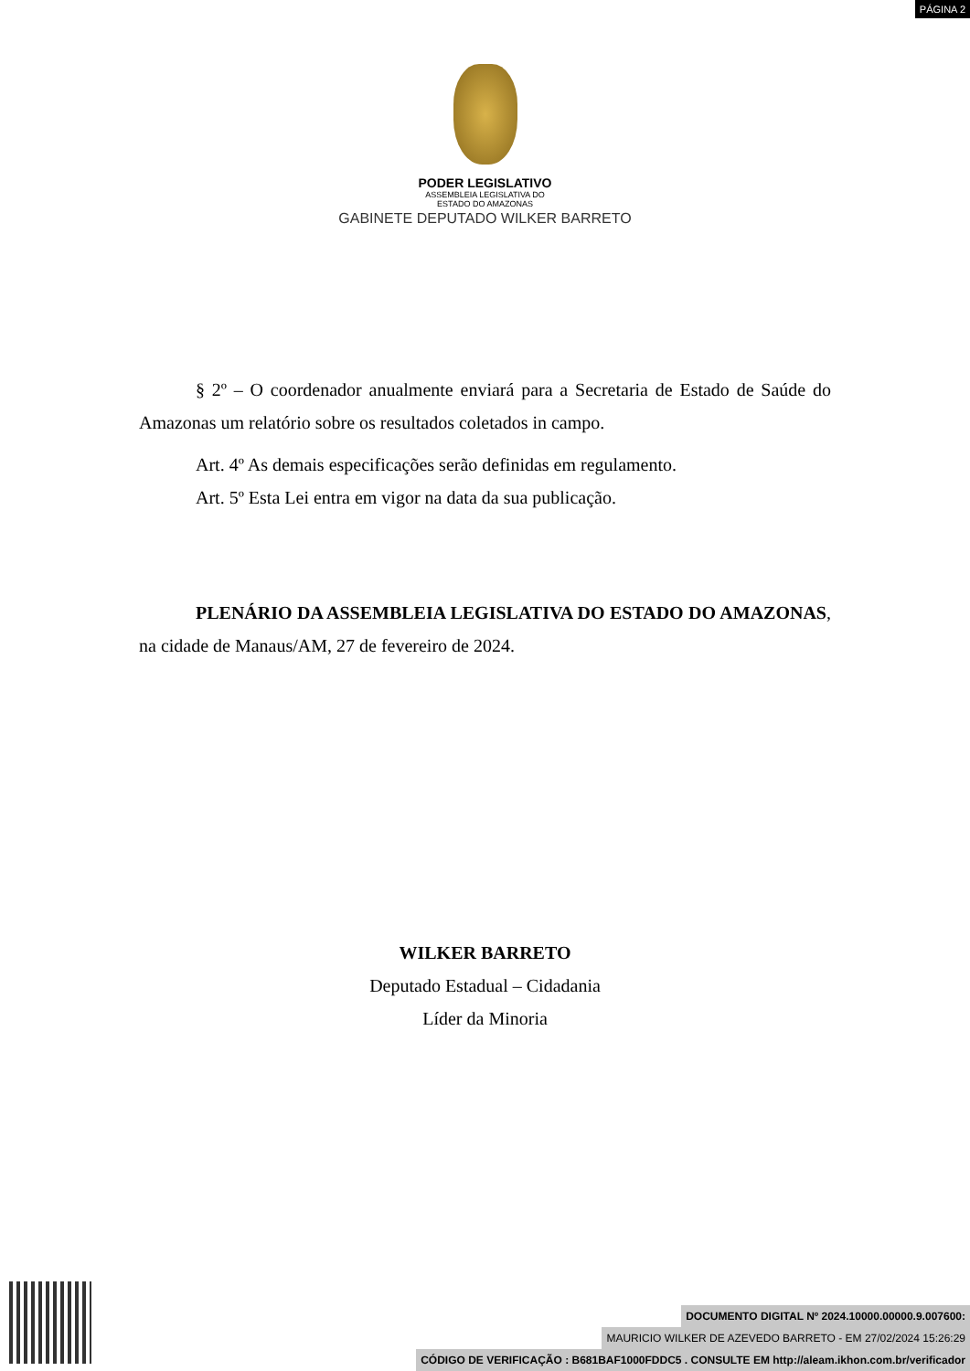PÁGINA 2
PODER LEGISLATIVO
ASSEMBLEIA LEGISLATIVA DO
ESTADO DO AMAZONAS
GABINETE DEPUTADO WILKER BARRETO
§ 2º – O coordenador anualmente enviará para a Secretaria de Estado de Saúde do Amazonas um relatório sobre os resultados coletados in campo.
Art. 4º As demais especificações serão definidas em regulamento.
Art. 5º Esta Lei entra em vigor na data da sua publicação.
PLENÁRIO DA ASSEMBLEIA LEGISLATIVA DO ESTADO DO AMAZONAS, na cidade de Manaus/AM, 27 de fevereiro de 2024.
WILKER BARRETO
Deputado Estadual – Cidadania
Líder da Minoria
DOCUMENTO DIGITAL Nº 2024.10000.00000.9.007600:
MAURICIO WILKER DE AZEVEDO BARRETO - EM 27/02/2024 15:26:29
CÓDIGO DE VERIFICAÇÃO : B681BAF1000FDDC5 . CONSULTE EM http://aleam.ikhon.com.br/verificador